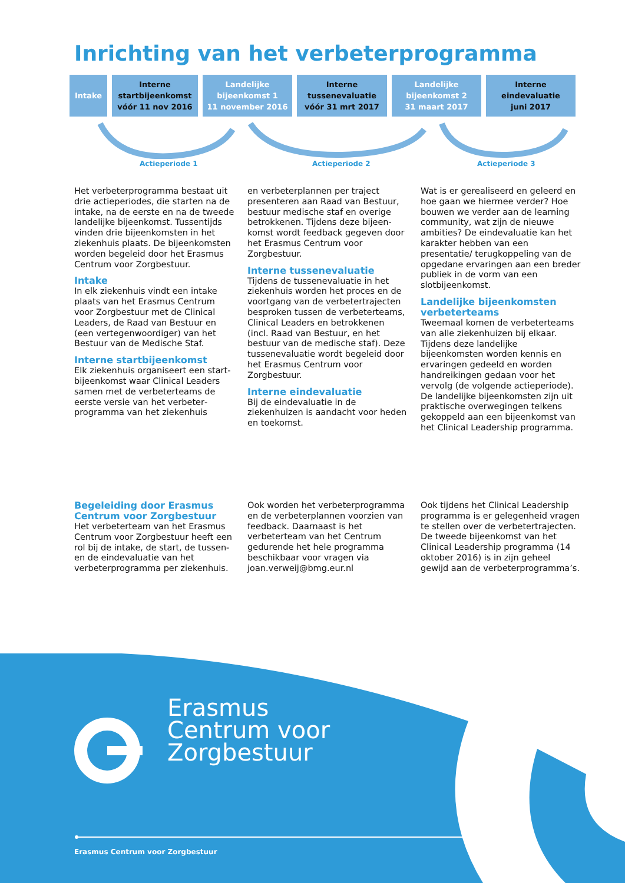Inrichting van het verbeterprogramma
Intake Interne
startbijeenkomst
vóór 11 nov 2016
Landelijke
bijeenkomst 1
11 november 2016
Interne
tussenevaluatie
vóór 31 mrt 2017
Landelijke
bijeenkomst 2
31 maart 2017
Interne
eindevaluatie
juni 2017
Actieperiode 1 Actieperiode 2 Actieperiode 3
Het verbeterprogramma bestaat uit drie actieperiodes, die starten na de intake, na de eerste en na de tweede landelijke bijeenkomst. Tussentijds vinden drie bijeenkomsten in het ziekenhuis plaats. De bijeenkomsten worden begeleid door het Erasmus Centrum voor Zorgbestuur.
Intake
In elk ziekenhuis vindt een intake plaats van het Erasmus Centrum voor Zorgbestuur met de Clinical Leaders, de Raad van Bestuur en (een vertegenwoordiger) van het Bestuur van de Medische Staf.
Interne startbijeenkomst
Elk ziekenhuis organiseert een start­bijeenkomst waar Clinical Leaders samen met de verbeterteams de eerste versie van het verbeter­programma van het ziekenhuis
en verbeterplannen per traject presenteren aan Raad van Bestuur, bestuur medische staf en overige betrokkenen. Tijdens deze bijeen­komst wordt feedback gegeven door het Erasmus Centrum voor Zorgbestuur.
Interne tussenevaluatie
Tijdens de tussenevaluatie in het ziekenhuis worden het proces en de voortgang van de verbetertrajecten besproken tussen de verbeterteams, Clinical Leaders en betrokkenen (incl. Raad van Bestuur, en het bestuur van de medische staf). Deze tussenevaluatie wordt begeleid door het Erasmus Centrum voor Zorgbestuur.
Interne eindevaluatie
Bij de eindevaluatie in de ziekenhuizen is aandacht voor heden en toekomst.
Wat is er gerealiseerd en geleerd en hoe gaan we hiermee verder? Hoe bouwen we verder aan de learning community, wat zijn de nieuwe ambities? De eindevaluatie kan het karakter hebben van een presentatie/ terugkoppeling van de opgedane ervaringen aan een breder publiek in de vorm van een slotbijeenkomst.
Landelijke bijeenkomsten verbeterteams
Tweemaal komen de verbeterteams van alle ziekenhuizen bij elkaar. Tijdens deze landelijke bijeenkomsten worden kennis en ervaringen gedeeld en worden handreikingen gedaan voor het vervolg (de volgende actieperiode). De landelijke bijeen­komsten zijn uit praktische over­wegingen telkens gekoppeld aan een bijeenkomst van het Clinical Leadership programma.
Begeleiding door Erasmus Centrum voor Zorgbestuur
Het verbeterteam van het Erasmus Centrum voor Zorgbestuur heeft een rol bij de intake, de start, de tussen- en de eindevaluatie van het verbeterprogramma per ziekenhuis.
Ook worden het verbeterprogramma en de verbeterplannen voorzien van feedback. Daarnaast is het verbeterteam van het Centrum gedurende het hele programma beschikbaar voor vragen via joan.verweij@bmg.eur.nl
Ook tijdens het Clinical Leadership programma is er gelegenheid vragen te stellen over de verbetertrajecten. De tweede bijeenkomst van het Clinical Leadership programma (14 oktober 2016) is in zijn geheel gewijd aan de verbeterprogramma’s.
Erasmus
Centrum voor
Zorgbestuur
Erasmus Centrum voor Zorgbestuur